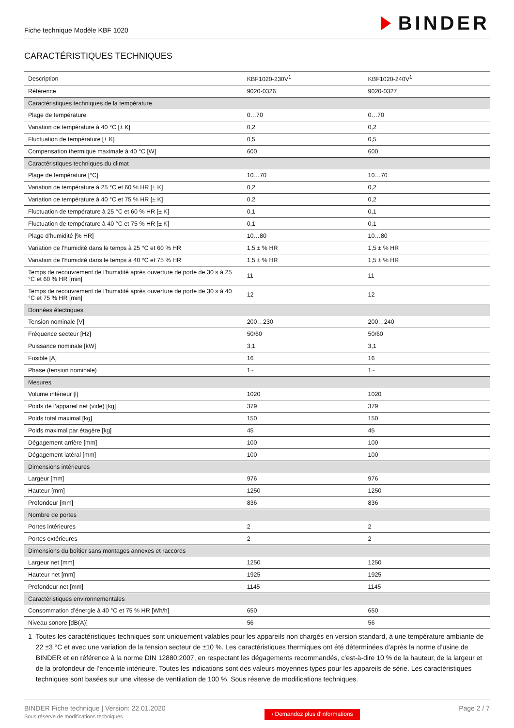Fiche technique Modèle KBF 1020
BINDER
CARACTÉRISTIQUES TECHNIQUES
| Description | KBF1020-230V<sup>1</sup> | KBF1020-240V<sup>1</sup> |
| Référence | 9020-0326 | 9020-0327 |
| Caractéristiques techniques de la température | | |
| Plage de température | 0…70 | 0…70 |
| Variation de température à 40 °C [± K] | 0,2 | 0,2 |
| Fluctuation de température [± K] | 0,5 | 0,5 |
| Compensation thermique maximale à 40 °C [W] | 600 | 600 |
| Caractéristiques techniques du climat | | |
| Plage de température [°C] | 10…70 | 10…70 |
| Variation de température à 25 °C et 60 % HR [± K] | 0,2 | 0,2 |
| Variation de température à 40 °C et 75 % HR [± K] | 0,2 | 0,2 |
| Fluctuation de température à 25 °C et 60 % HR [± K] | 0,1 | 0,1 |
| Fluctuation de température à 40 °C et 75 % HR [± K] | 0,1 | 0,1 |
| Plage d’humidité [% HR] | 10…80 | 10…80 |
| Variation de l’humidité dans le temps à 25 °C et 60 % HR | 1,5 ± % HR | 1,5 ± % HR |
| Variation de l’humidité dans le temps à 40 °C et 75 % HR | 1,5 ± % HR | 1,5 ± % HR |
| Temps de recouvrement de l’humidité après ouverture de porte de 30 s à 25 °C et 60 % HR [min] | 11 | 11 |
| Temps de recouvrement de l’humidité après ouverture de porte de 30 s à 40 °C et 75 % HR [min] | 12 | 12 |
| Données électriques | | |
| Tension nominale [V] | 200…230 | 200…240 |
| Fréquence secteur [Hz] | 50/60 | 50/60 |
| Puissance nominale [kW] | 3,1 | 3,1 |
| Fusible [A] | 16 | 16 |
| Phase (tension nominale) | 1~ | 1~ |
| Mesures | | |
| Volume intérieur [l] | 1020 | 1020 |
| Poids de l’appareil net (vide) [kg] | 379 | 379 |
| Poids total maximal [kg] | 150 | 150 |
| Poids maximal par étagère [kg] | 45 | 45 |
| Dégagement arrière [mm] | 100 | 100 |
| Dégagement latéral [mm] | 100 | 100 |
| Dimensions intérieures | | |
| Largeur [mm] | 976 | 976 |
| Hauteur [mm] | 1250 | 1250 |
| Profondeur [mm] | 836 | 836 |
| Nombre de portes | | |
| Portes intérieures | 2 | 2 |
| Portes extérieures | 2 | 2 |
| Dimensions du boîtier sans montages annexes et raccords | | |
| Largeur net [mm] | 1250 | 1250 |
| Hauteur net [mm] | 1925 | 1925 |
| Profondeur net [mm] | 1145 | 1145 |
| Caractéristiques environnementales | | |
| Consommation d’énergie à 40 °C et 75 % HR [Wh/h] | 650 | 650 |
| Niveau sonore [dB(A)] | 56 | 56 |
1 Toutes les caractéristiques techniques sont uniquement valables pour les appareils non chargés en version standard, à une température ambiante de 22 ±3 °C et avec une variation de la tension secteur de ±10 %. Les caractéristiques thermiques ont été déterminées d’après la norme d’usine de BINDER et en référence à la norme DIN 12880:2007, en respectant les dégagements recommandés, c’est-à-dire 10 % de la hauteur, de la largeur et de la profondeur de l’enceinte intérieure. Toutes les indications sont des valeurs moyennes types pour les appareils de série. Les caractéristiques techniques sont basées sur une vitesse de ventilation de 100 %. Sous réserve de modifications techniques.
BINDER Fiche technique | Version: 22.01.2020
Sous réserve de modifications techniques.
› Demandez plus d'informations
Page 2 / 7